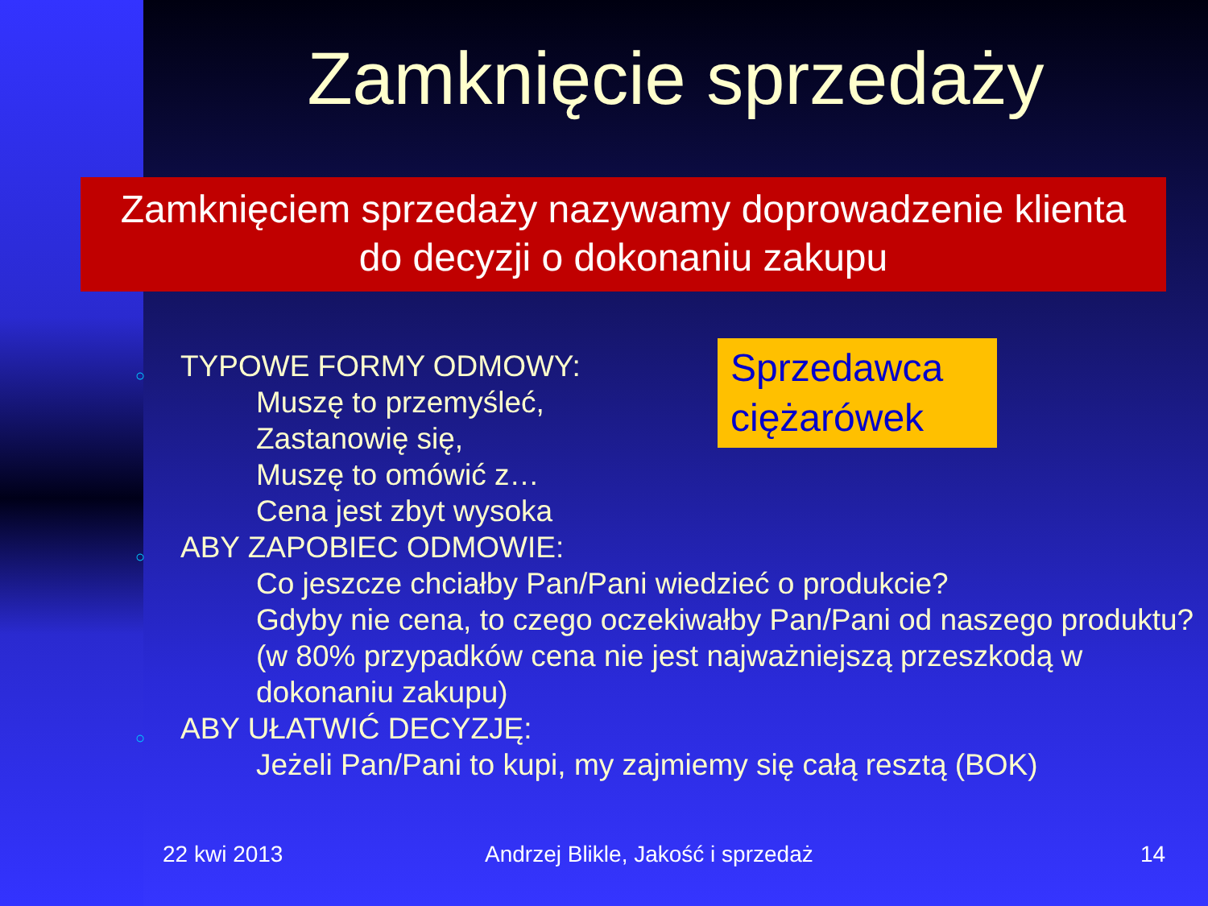Zamknięcie sprzedaży
Zamknięciem sprzedaży nazywamy doprowadzenie klienta
do decyzji o dokonaniu zakupu
Sprzedawca ciężarówek
○ TYPOWE FORMY ODMOWY:
Muszę to przemyśleć,
Zastanowię się,
Muszę to omówić z…
Cena jest zbyt wysoka
○ ABY ZAPOBIEC ODMOWIE:
Co jeszcze chciałby Pan/Pani wiedzieć o produkcie?
Gdyby nie cena, to czego oczekiwałby Pan/Pani od naszego produktu? (w 80% przypadków cena nie jest najważniejszą przeszkodą w dokonaniu zakupu)
○ ABY UŁATWIĆ DECYZJĘ:
Jeżeli Pan/Pani to kupi, my zajmiemy się całą resztą (BOK)
22 kwi 2013
Andrzej Blikle, Jakość i sprzedaż
14